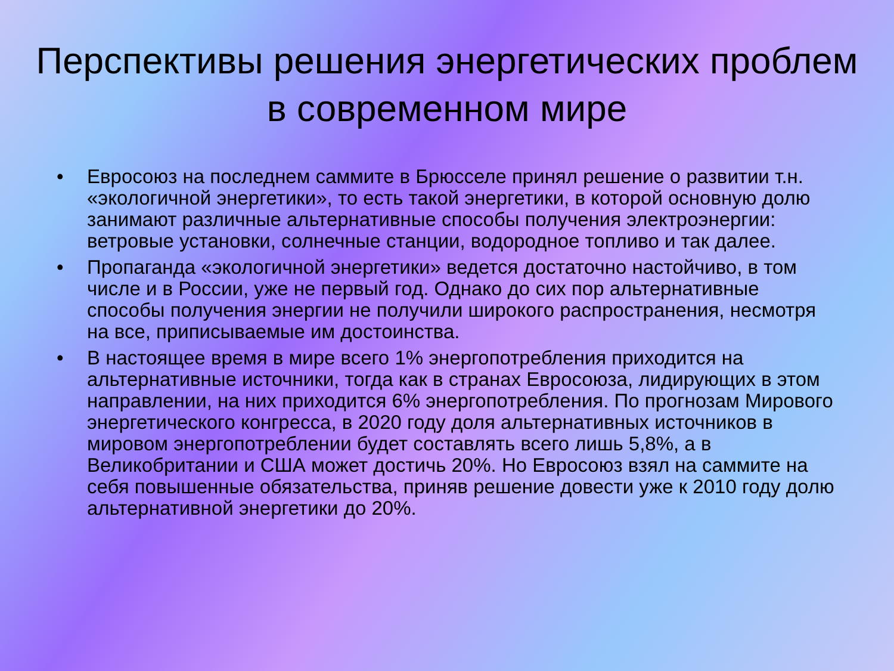Перспективы решения энергетических проблем в современном мире
• Евросоюз на последнем саммите в Брюсселе принял решение о развитии т.н. «экологичной энергетики», то есть такой энергетики, в которой основную долю занимают различные альтернативные способы получения электроэнергии: ветровые установки, солнечные станции, водородное топливо и так далее.
• Пропаганда «экологичной энергетики» ведется достаточно настойчиво, в том числе и в России, уже не первый год. Однако до сих пор альтернативные способы получения энергии не получили широкого распространения, несмотря на все, приписываемые им достоинства.
• В настоящее время в мире всего 1% энергопотребления приходится на альтернативные источники, тогда как в странах Евросоюза, лидирующих в этом направлении, на них приходится 6% энергопотребления. По прогнозам Мирового энергетического конгресса, в 2020 году доля альтернативных источников в мировом энергопотреблении будет составлять всего лишь 5,8%, а в Великобритании и США может достичь 20%. Но Евросоюз взял на саммите на себя повышенные обязательства, приняв решение довести уже к 2010 году долю альтернативной энергетики до 20%.